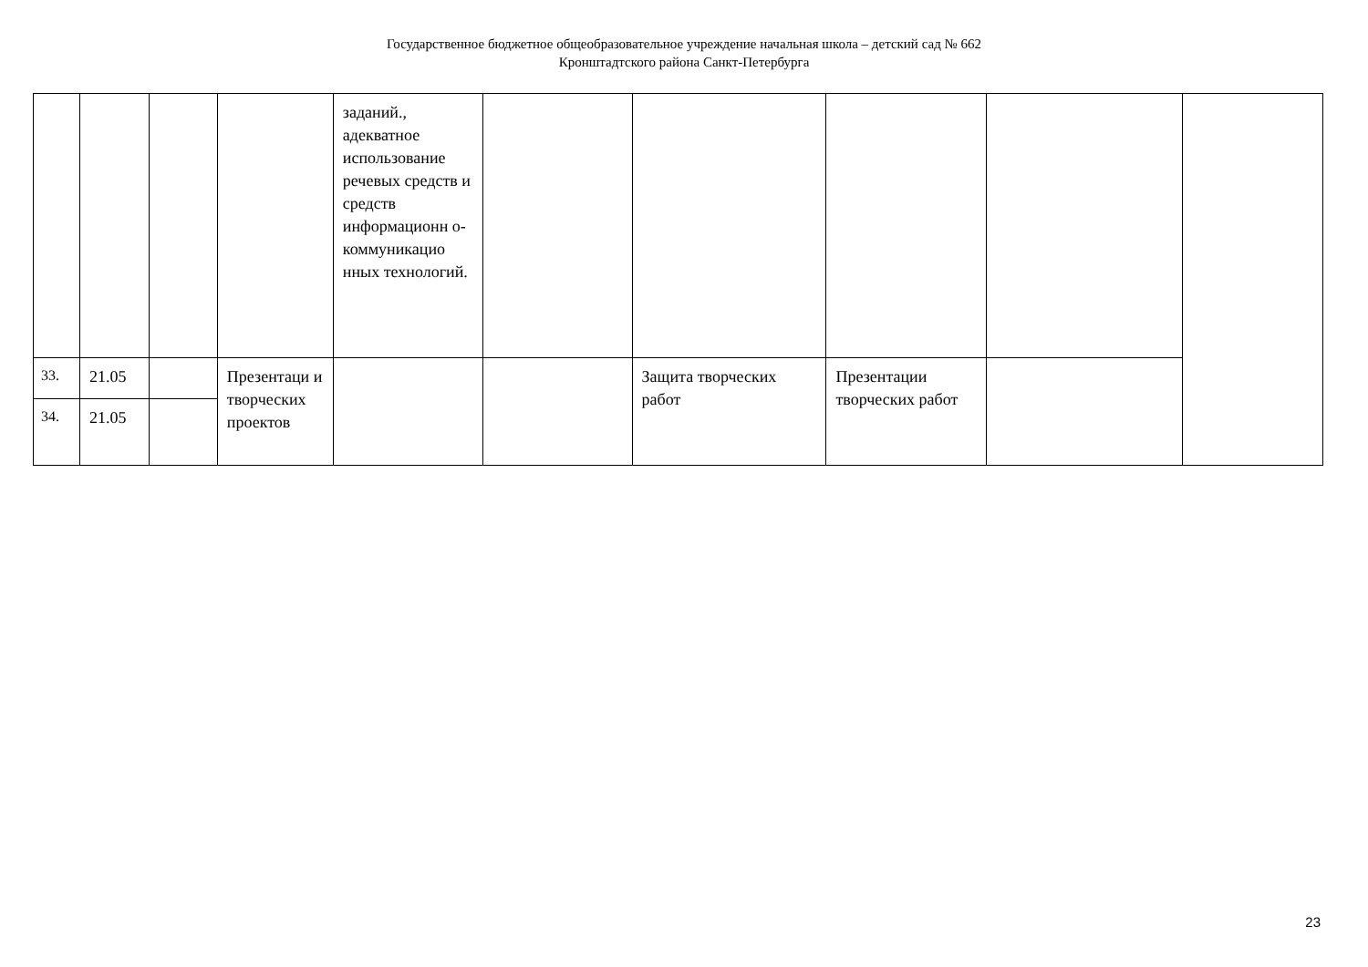Государственное бюджетное общеобразовательное учреждение начальная школа – детский сад № 662
Кронштадтского района Санкт-Петербурга
| | | | | заданий., адекватное использование речевых средств и средств информационн о-коммуникацио нных технологий. | | | | | |
| 33. | 21.05 | | Презентаци и творческих проектов | | | Защита творческих работ | Презентации творческих работ | | |
| 34. | 21.05 | | | | | | | | |
23